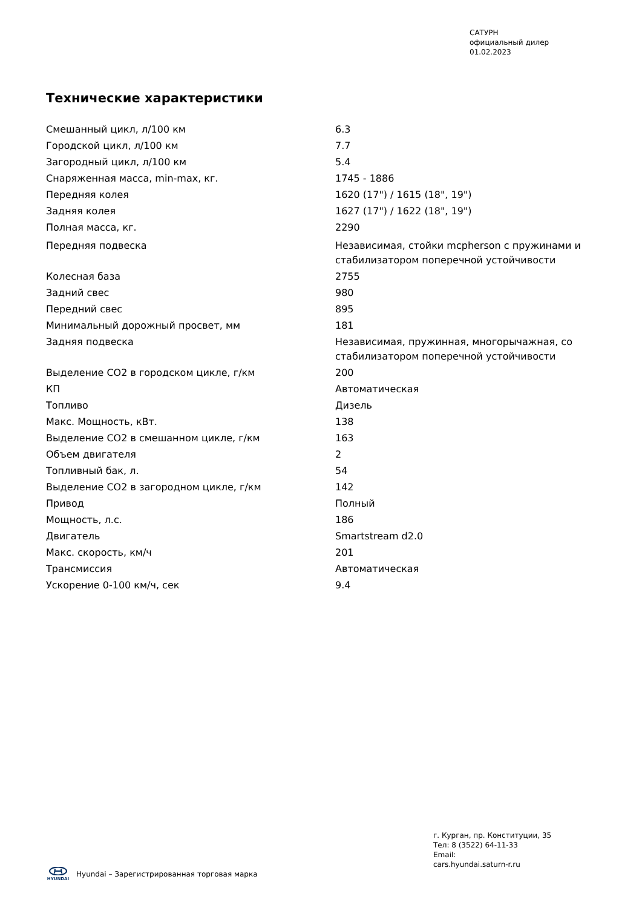САТУРН
официальный дилер
01.02.2023
Технические характеристики
| Смешанный цикл, л/100 км | 6.3 |
| Городской цикл, л/100 км | 7.7 |
| Загородный цикл, л/100 км | 5.4 |
| Снаряженная масса, min-max, кг. | 1745 - 1886 |
| Передняя колея | 1620 (17") / 1615 (18", 19") |
| Задняя колея | 1627 (17") / 1622 (18", 19") |
| Полная масса, кг. | 2290 |
| Передняя подвеска | Независимая, стойки mcpherson с пружинами и стабилизатором поперечной устойчивости |
| Колесная база | 2755 |
| Задний свес | 980 |
| Передний свес | 895 |
| Минимальный дорожный просвет, мм | 181 |
| Задняя подвеска | Независимая, пружинная, многорычажная, со стабилизатором поперечной устойчивости |
| Выделение CO2 в городском цикле, г/км | 200 |
| КП | Автоматическая |
| Топливо | Дизель |
| Макс. Мощность, кВт. | 138 |
| Выделение CO2 в смешанном цикле, г/км | 163 |
| Объем двигателя | 2 |
| Топливный бак, л. | 54 |
| Выделение CO2 в загородном цикле, г/км | 142 |
| Привод | Полный |
| Мощность, л.с. | 186 |
| Двигатель | Smartstream d2.0 |
| Макс. скорость, км/ч | 201 |
| Трансмиссия | Автоматическая |
| Ускорение 0-100 км/ч, сек | 9.4 |
г. Курган, пр. Конституции, 35
Тел: 8 (3522) 64-11-33
Email:
cars.hyundai.saturn-r.ru
HYUNDAI
Hyundai – Зарегистрированная торговая марка